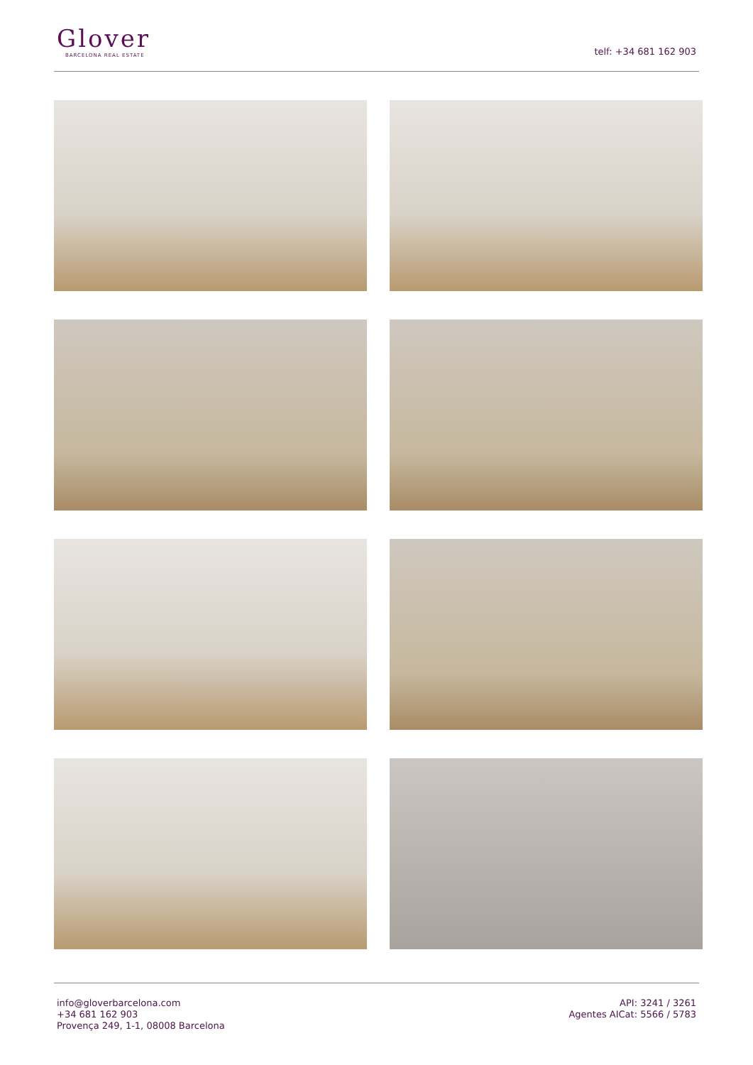Glover
BARCELONA REAL ESTATE
telf: +34 681 162 903
info@gloverbarcelona.com
+34 681 162 903
Provença 249, 1-1, 08008 Barcelona
API: 3241 / 3261
Agentes AICat: 5566 / 5783